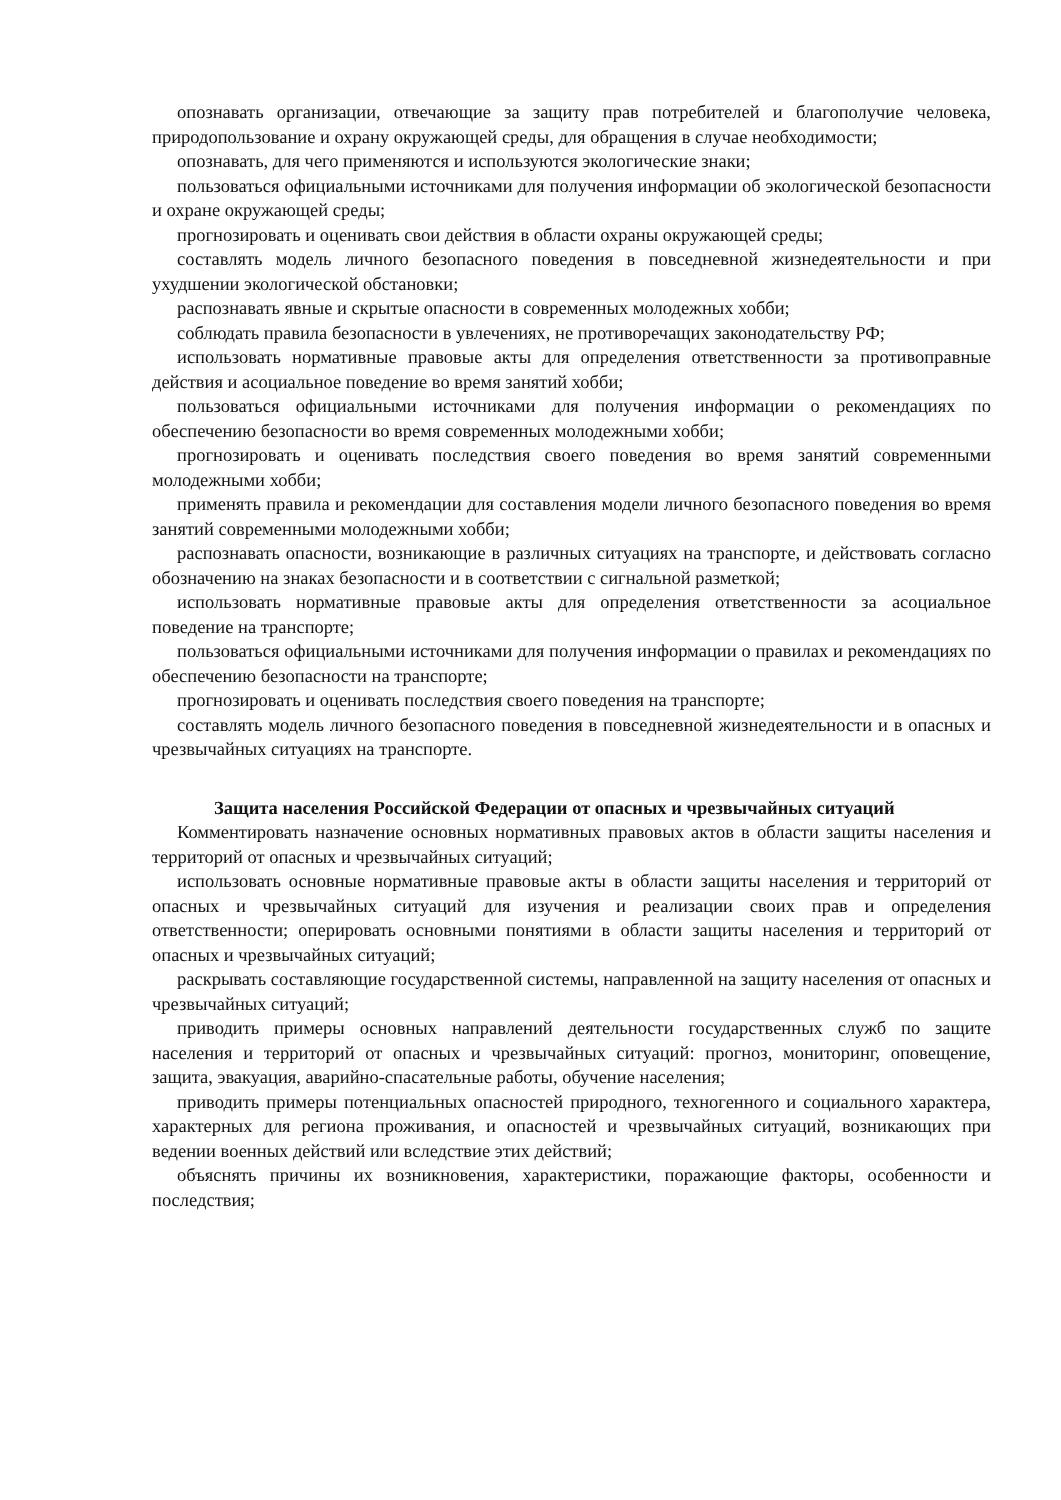опознавать организации, отвечающие за защиту прав потребителей и благополучие человека, природопользование и охрану окружающей среды, для обращения в случае необходимости;
опознавать, для чего применяются и используются экологические знаки;
пользоваться официальными источниками для получения информации об экологической безопасности и охране окружающей среды;
прогнозировать и оценивать свои действия в области охраны окружающей среды;
составлять модель личного безопасного поведения в повседневной жизнедеятельности и при ухудшении экологической обстановки;
распознавать явные и скрытые опасности в современных молодежных хобби;
соблюдать правила безопасности в увлечениях, не противоречащих законодательству РФ;
использовать нормативные правовые акты для определения ответственности за противоправные действия и асоциальное поведение во время занятий хобби;
пользоваться официальными источниками для получения информации о рекомендациях по обеспечению безопасности во время современных молодежными хобби;
прогнозировать и оценивать последствия своего поведения во время занятий современными молодежными хобби;
применять правила и рекомендации для составления модели личного безопасного поведения во время занятий современными молодежными хобби;
распознавать опасности, возникающие в различных ситуациях на транспорте, и действовать согласно обозначению на знаках безопасности и в соответствии с сигнальной разметкой;
использовать нормативные правовые акты для определения ответственности за асоциальное поведение на транспорте;
пользоваться официальными источниками для получения информации о правилах и рекомендациях по обеспечению безопасности на транспорте;
прогнозировать и оценивать последствия своего поведения на транспорте;
составлять модель личного безопасного поведения в повседневной жизнедеятельности и в опасных и чрезвычайных ситуациях на транспорте.
Защита населения Российской Федерации от опасных и чрезвычайных ситуаций
Комментировать назначение основных нормативных правовых актов в области защиты населения и территорий от опасных и чрезвычайных ситуаций;
использовать основные нормативные правовые акты в области защиты населения и территорий от опасных и чрезвычайных ситуаций для изучения и реализации своих прав и определения ответственности; оперировать основными понятиями в области защиты населения и территорий от опасных и чрезвычайных ситуаций;
раскрывать составляющие государственной системы, направленной на защиту населения от опасных и чрезвычайных ситуаций;
приводить примеры основных направлений деятельности государственных служб по защите населения и территорий от опасных и чрезвычайных ситуаций: прогноз, мониторинг, оповещение, защита, эвакуация, аварийно-спасательные работы, обучение населения;
приводить примеры потенциальных опасностей природного, техногенного и социального характера, характерных для региона проживания, и опасностей и чрезвычайных ситуаций, возникающих при ведении военных действий или вследствие этих действий;
объяснять причины их возникновения, характеристики, поражающие факторы, особенности и последствия;